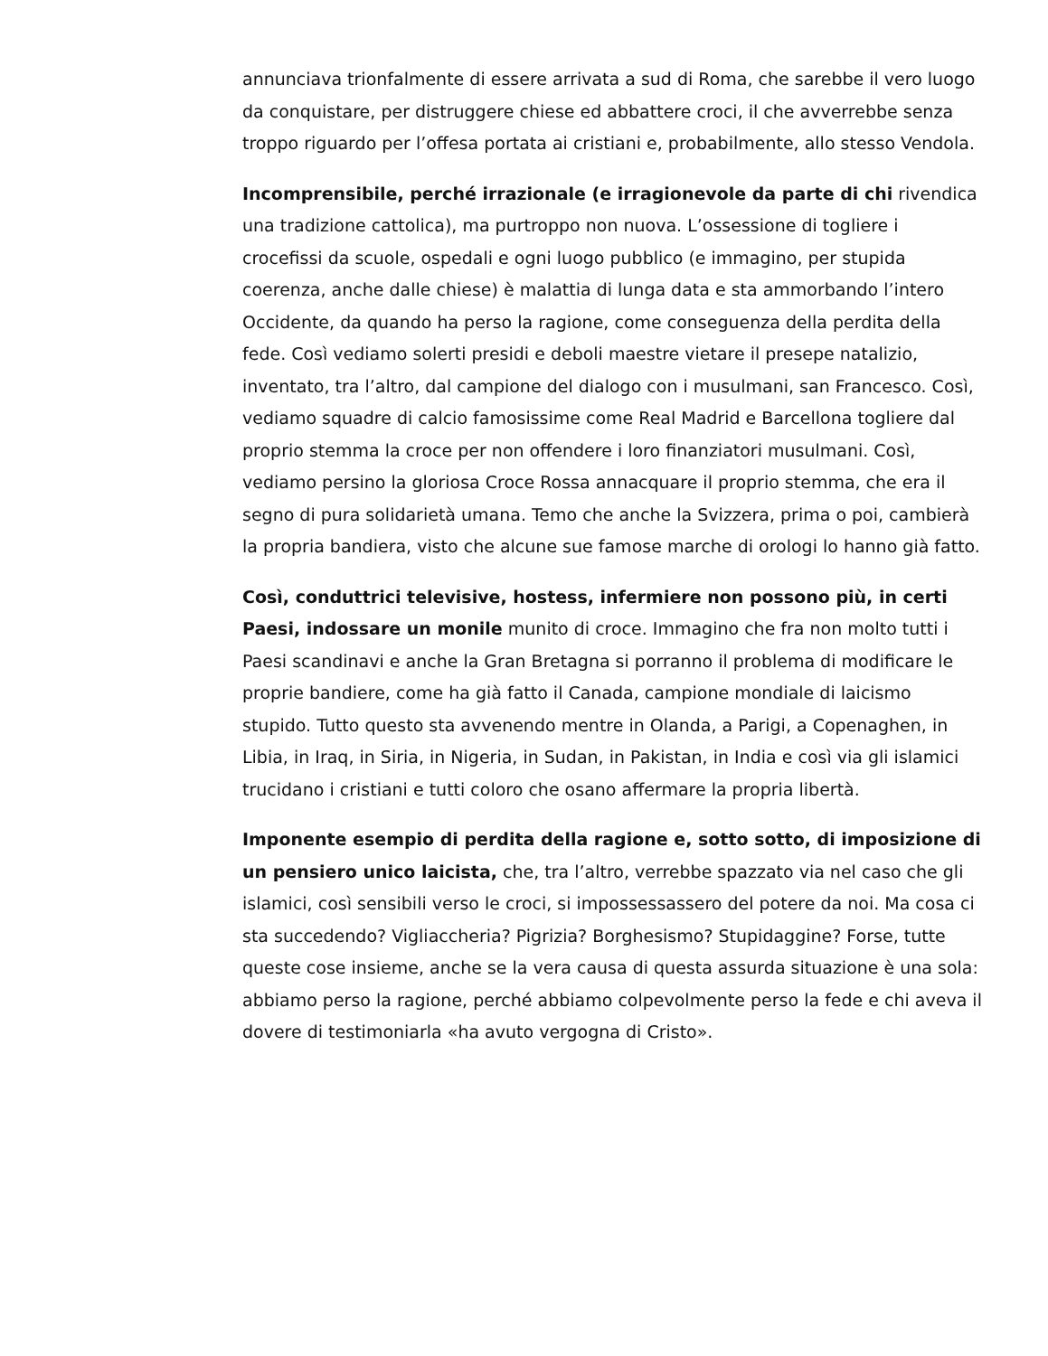annunciava trionfalmente di essere arrivata a sud di Roma, che sarebbe il vero luogo da conquistare, per distruggere chiese ed abbattere croci, il che avverrebbe senza troppo riguardo per l’offesa portata ai cristiani e, probabilmente, allo stesso Vendola.
Incomprensibile, perché irrazionale (e irragionevole da parte di chi rivendica una tradizione cattolica), ma purtroppo non nuova. L’ossessione di togliere i crocefissi da scuole, ospedali e ogni luogo pubblico (e immagino, per stupida coerenza, anche dalle chiese) è malattia di lunga data e sta ammorbando l’intero Occidente, da quando ha perso la ragione, come conseguenza della perdita della fede. Così vediamo solerti presidi e deboli maestre vietare il presepe natalizio, inventato, tra l’altro, dal campione del dialogo con i musulmani, san Francesco. Così, vediamo squadre di calcio famosissime come Real Madrid e Barcellona togliere dal proprio stemma la croce per non offendere i loro finanziatori musulmani. Così, vediamo persino la gloriosa Croce Rossa annacquare il proprio stemma, che era il segno di pura solidarietà umana. Temo che anche la Svizzera, prima o poi, cambierà la propria bandiera, visto che alcune sue famose marche di orologi lo hanno già fatto.
Così, conduttrici televisive, hostess, infermiere non possono più, in certi Paesi, indossare un monile munito di croce. Immagino che fra non molto tutti i Paesi scandinavi e anche la Gran Bretagna si porranno il problema di modificare le proprie bandiere, come ha già fatto il Canada, campione mondiale di laicismo stupido. Tutto questo sta avvenendo mentre in Olanda, a Parigi, a Copenaghen, in Libia, in Iraq, in Siria, in Nigeria, in Sudan, in Pakistan, in India e così via gli islamici trucidano i cristiani e tutti coloro che osano affermare la propria libertà.
Imponente esempio di perdita della ragione e, sotto sotto, di imposizione di un pensiero unico laicista, che, tra l’altro, verrebbe spazzato via nel caso che gli islamici, così sensibili verso le croci, si impossessassero del potere da noi. Ma cosa ci sta succedendo? Vigliaccheria? Pigrizia? Borghesismo? Stupidaggine? Forse, tutte queste cose insieme, anche se la vera causa di questa assurda situazione è una sola: abbiamo perso la ragione, perché abbiamo colpevolmente perso la fede e chi aveva il dovere di testimoniarla «ha avuto vergogna di Cristo».